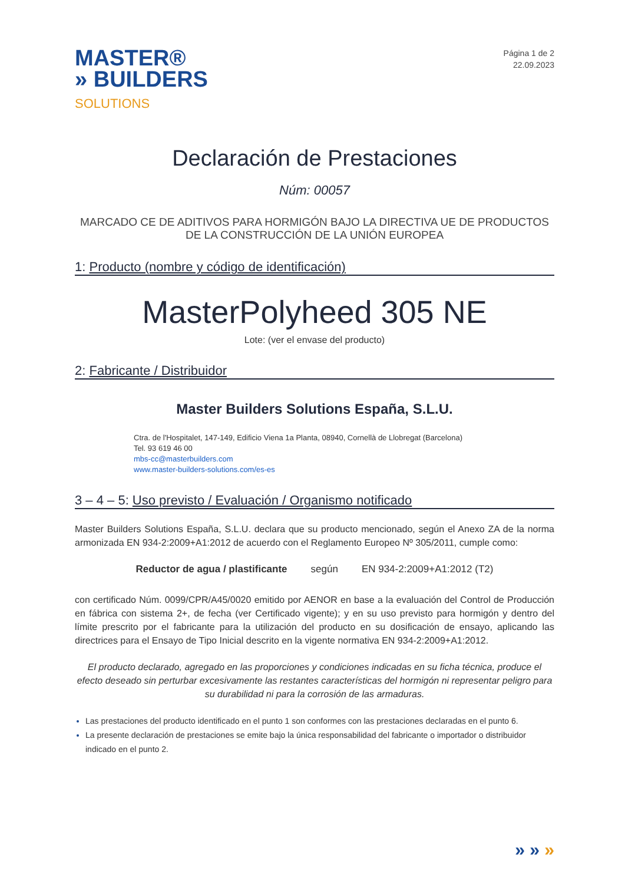MASTER®
» BUILDERS
SOLUTIONS
Página 1 de 2
22.09.2023
Declaración de Prestaciones
Núm: 00057
MARCADO CE DE ADITIVOS PARA HORMIGÓN BAJO LA DIRECTIVA UE DE PRODUCTOS
DE LA CONSTRUCCIÓN DE LA UNIÓN EUROPEA
1: Producto (nombre y código de identificación)
MasterPolyheed 305 NE
Lote: (ver el envase del producto)
2: Fabricante / Distribuidor
Master Builders Solutions España, S.L.U.
Ctra. de l'Hospitalet, 147-149, Edificio Viena 1a Planta, 08940, Cornellà de Llobregat (Barcelona)
Tel. 93 619 46 00
mbs-cc@masterbuilders.com
www.master-builders-solutions.com/es-es
3 – 4 – 5: Uso previsto / Evaluación / Organismo notificado
Master Builders Solutions España, S.L.U. declara que su producto mencionado, según el Anexo ZA de la norma armonizada EN 934-2:2009+A1:2012 de acuerdo con el Reglamento Europeo Nº 305/2011, cumple como:
Reductor de agua / plastificante según EN 934-2:2009+A1:2012 (T2)
con certificado Núm. 0099/CPR/A45/0020 emitido por AENOR en base a la evaluación del Control de Producción en fábrica con sistema 2+, de fecha (ver Certificado vigente); y en su uso previsto para hormigón y dentro del límite prescrito por el fabricante para la utilización del producto en su dosificación de ensayo, aplicando las directrices para el Ensayo de Tipo Inicial descrito en la vigente normativa EN 934-2:2009+A1:2012.
El producto declarado, agregado en las proporciones y condiciones indicadas en su ficha técnica, produce el efecto deseado sin perturbar excesivamente las restantes características del hormigón ni representar peligro para su durabilidad ni para la corrosión de las armaduras.
Las prestaciones del producto identificado en el punto 1 son conformes con las prestaciones declaradas en el punto 6.
La presente declaración de prestaciones se emite bajo la única responsabilidad del fabricante o importador o distribuidor indicado en el punto 2.
» » »